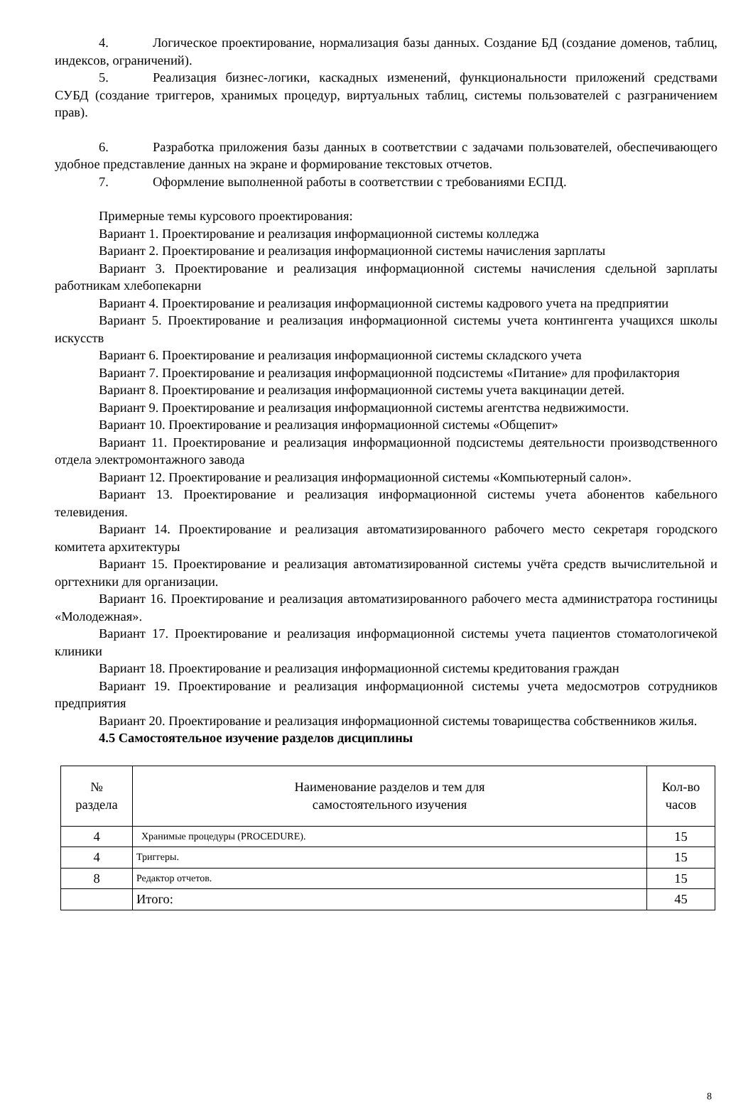4. Логическое проектирование, нормализация базы данных. Создание БД (создание доменов, таблиц, индексов, ограничений).
5. Реализация бизнес-логики, каскадных изменений, функциональности приложений средствами СУБД (создание триггеров, хранимых процедур, виртуальных таблиц, системы пользователей с разграничением прав).
6. Разработка приложения базы данных в соответствии с задачами пользователей, обеспечивающего удобное представление данных на экране и формирование текстовых отчетов.
7. Оформление выполненной работы в соответствии с требованиями ЕСПД.
Примерные темы курсового проектирования:
Вариант 1. Проектирование и реализация информационной системы колледжа
Вариант 2. Проектирование и реализация информационной системы начисления зарплаты
Вариант 3. Проектирование и реализация информационной системы начисления сдельной зарплаты работникам хлебопекарни
Вариант 4. Проектирование и реализация информационной системы кадрового учета на предприятии
Вариант 5. Проектирование и реализация информационной системы учета контингента учащихся школы искусств
Вариант 6. Проектирование и реализация информационной системы складского учета
Вариант 7. Проектирование и реализация информационной подсистемы «Питание» для профилактория
Вариант 8. Проектирование и реализация информационной системы учета вакцинации детей.
Вариант 9. Проектирование и реализация информационной системы агентства недвижимости.
Вариант 10. Проектирование и реализация информационной системы «Общепит»
Вариант 11. Проектирование и реализация информационной подсистемы деятельности производственного отдела электромонтажного завода
Вариант 12. Проектирование и реализация информационной системы «Компьютерный салон».
Вариант 13. Проектирование и реализация информационной системы учета абонентов кабельного телевидения.
Вариант 14. Проектирование и реализация автоматизированного рабочего место секретаря городского комитета архитектуры
Вариант 15. Проектирование и реализация автоматизированной системы учёта средств вычислительной и оргтехники для организации.
Вариант 16. Проектирование и реализация автоматизированного рабочего места администратора гостиницы «Молодежная».
Вариант 17. Проектирование и реализация информационной системы учета пациентов стоматологичекой клиники
Вариант 18. Проектирование и реализация информационной системы кредитования граждан
Вариант 19. Проектирование и реализация информационной системы учета медосмотров сотрудников предприятия
Вариант 20. Проектирование и реализация информационной системы товарищества собственников жилья.
4.5 Самостоятельное изучение разделов дисциплины
| № раздела | Наименование разделов и тем для самостоятельного изучения | Кол-во часов |
| --- | --- | --- |
| 4 | Хранимые процедуры (PROCEDURE). | 15 |
| 4 | Триггеры. | 15 |
| 8 | Редактор отчетов. | 15 |
| | Итого: | 45 |
8